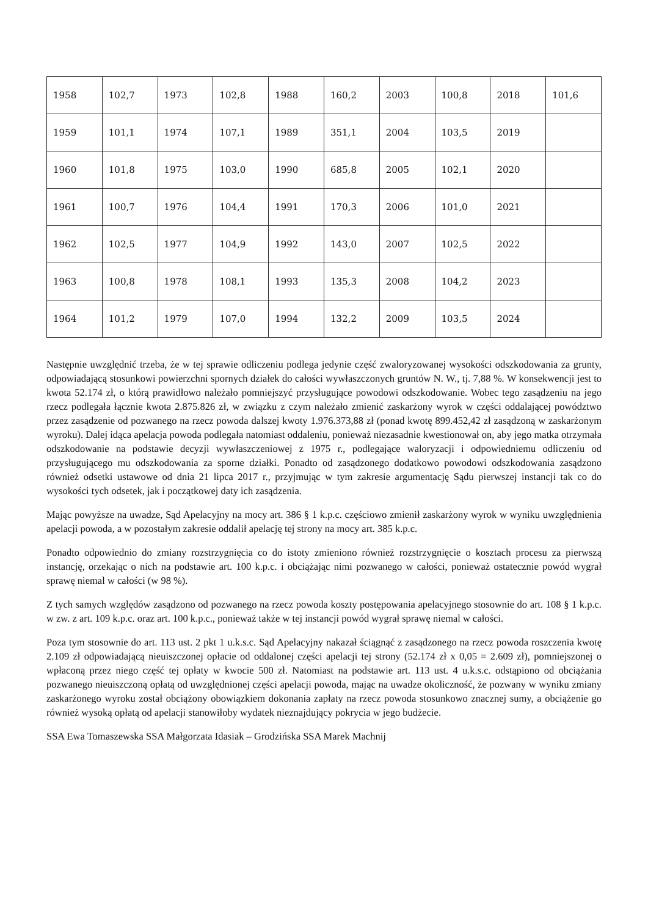| 1958 | 102,7 | 1973 | 102,8 | 1988 | 160,2 | 2003 | 100,8 | 2018 | 101,6 |
| 1959 | 101,1 | 1974 | 107,1 | 1989 | 351,1 | 2004 | 103,5 | 2019 | |
| 1960 | 101,8 | 1975 | 103,0 | 1990 | 685,8 | 2005 | 102,1 | 2020 | |
| 1961 | 100,7 | 1976 | 104,4 | 1991 | 170,3 | 2006 | 101,0 | 2021 | |
| 1962 | 102,5 | 1977 | 104,9 | 1992 | 143,0 | 2007 | 102,5 | 2022 | |
| 1963 | 100,8 | 1978 | 108,1 | 1993 | 135,3 | 2008 | 104,2 | 2023 | |
| 1964 | 101,2 | 1979 | 107,0 | 1994 | 132,2 | 2009 | 103,5 | 2024 | |
Następnie uwzględnić trzeba, że w tej sprawie odliczeniu podlega jedynie część zwaloryzowanej wysokości odszkodowania za grunty, odpowiadającą stosunkowi powierzchni spornych działek do całości wywłaszczonych gruntów N. W., tj. 7,88 %. W konsekwencji jest to kwota 52.174 zł, o którą prawidłowo należało pomniejszyć przysługujące powodowi odszkodowanie. Wobec tego zasądzeniu na jego rzecz podlegała łącznie kwota 2.875.826 zł, w związku z czym należało zmienić zaskarżony wyrok w części oddalającej powództwo przez zasądzenie od pozwanego na rzecz powoda dalszej kwoty 1.976.373,88 zł (ponad kwotę 899.452,42 zł zasądzoną w zaskarżonym wyroku). Dalej idąca apelacja powoda podlegała natomiast oddaleniu, ponieważ niezasadnie kwestionował on, aby jego matka otrzymała odszkodowanie na podstawie decyzji wywłaszczeniowej z 1975 r., podlegające waloryzacji i odpowiedniemu odliczeniu od przysługującego mu odszkodowania za sporne działki. Ponadto od zasądzonego dodatkowo powodowi odszkodowania zasądzono również odsetki ustawowe od dnia 21 lipca 2017 r., przyjmując w tym zakresie argumentację Sądu pierwszej instancji tak co do wysokości tych odsetek, jak i początkowej daty ich zasądzenia.
Mając powyższe na uwadze, Sąd Apelacyjny na mocy art. 386 § 1 k.p.c. częściowo zmienił zaskarżony wyrok w wyniku uwzględnienia apelacji powoda, a w pozostałym zakresie oddalił apelację tej strony na mocy art. 385 k.p.c.
Ponadto odpowiednio do zmiany rozstrzygnięcia co do istoty zmieniono również rozstrzygnięcie o kosztach procesu za pierwszą instancję, orzekając o nich na podstawie art. 100 k.p.c. i obciążając nimi pozwanego w całości, ponieważ ostatecznie powód wygrał sprawę niemal w całości (w 98 %).
Z tych samych względów zasądzono od pozwanego na rzecz powoda koszty postępowania apelacyjnego stosownie do art. 108 § 1 k.p.c. w zw. z art. 109 k.p.c. oraz art. 100 k.p.c., ponieważ także w tej instancji powód wygrał sprawę niemal w całości.
Poza tym stosownie do art. 113 ust. 2 pkt 1 u.k.s.c. Sąd Apelacyjny nakazał ściągnąć z zasądzonego na rzecz powoda roszczenia kwotę 2.109 zł odpowiadającą nieuiszczonej opłacie od oddalonej części apelacji tej strony (52.174 zł x 0,05 = 2.609 zł), pomniejszonej o wpłaconą przez niego część tej opłaty w kwocie 500 zł. Natomiast na podstawie art. 113 ust. 4 u.k.s.c. odstąpiono od obciążania pozwanego nieuiszczoną opłatą od uwzględnionej części apelacji powoda, mając na uwadze okoliczność, że pozwany w wyniku zmiany zaskarżonego wyroku został obciążony obowiązkiem dokonania zapłaty na rzecz powoda stosunkowo znacznej sumy, a obciążenie go również wysoką opłatą od apelacji stanowiłoby wydatek nieznajdujący pokrycia w jego budżecie.
SSA Ewa Tomaszewska SSA Małgorzata Idasiak – Grodzińska SSA Marek Machnij